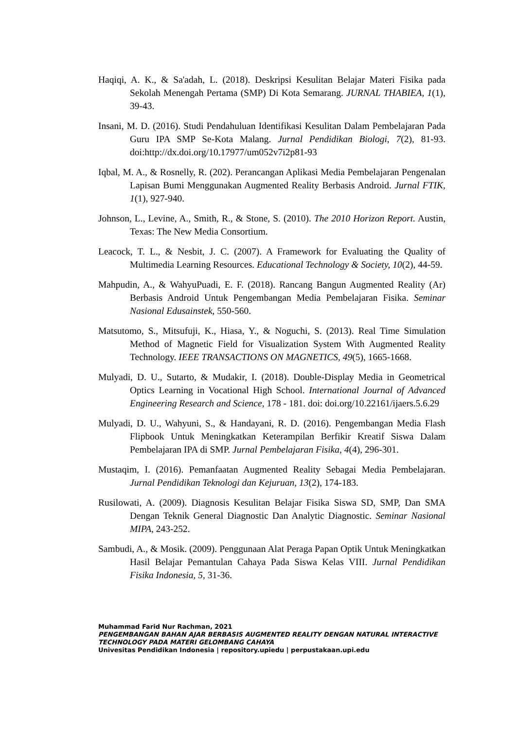Haqiqi, A. K., & Sa'adah, L. (2018). Deskripsi Kesulitan Belajar Materi Fisika pada Sekolah Menengah Pertama (SMP) Di Kota Semarang. JURNAL THABIEA, 1(1), 39-43.
Insani, M. D. (2016). Studi Pendahuluan Identifikasi Kesulitan Dalam Pembelajaran Pada Guru IPA SMP Se-Kota Malang. Jurnal Pendidikan Biologi, 7(2), 81-93. doi:http://dx.doi.org/10.17977/um052v7i2p81-93
Iqbal, M. A., & Rosnelly, R. (202). Perancangan Aplikasi Media Pembelajaran Pengenalan Lapisan Bumi Menggunakan Augmented Reality Berbasis Android. Jurnal FTIK, 1(1), 927-940.
Johnson, L., Levine, A., Smith, R., & Stone, S. (2010). The 2010 Horizon Report. Austin, Texas: The New Media Consortium.
Leacock, T. L., & Nesbit, J. C. (2007). A Framework for Evaluating the Quality of Multimedia Learning Resources. Educational Technology & Society, 10(2), 44-59.
Mahpudin, A., & WahyuPuadi, E. F. (2018). Rancang Bangun Augmented Reality (Ar) Berbasis Android Untuk Pengembangan Media Pembelajaran Fisika. Seminar Nasional Edusainstek, 550-560.
Matsutomo, S., Mitsufuji, K., Hiasa, Y., & Noguchi, S. (2013). Real Time Simulation Method of Magnetic Field for Visualization System With Augmented Reality Technology. IEEE TRANSACTIONS ON MAGNETICS, 49(5), 1665-1668.
Mulyadi, D. U., Sutarto, & Mudakir, I. (2018). Double-Display Media in Geometrical Optics Learning in Vocational High School. International Journal of Advanced Engineering Research and Science, 178 - 181. doi: doi.org/10.22161/ijaers.5.6.29
Mulyadi, D. U., Wahyuni, S., & Handayani, R. D. (2016). Pengembangan Media Flash Flipbook Untuk Meningkatkan Keterampilan Berfikir Kreatif Siswa Dalam Pembelajaran IPA di SMP. Jurnal Pembelajaran Fisika, 4(4), 296-301.
Mustaqim, I. (2016). Pemanfaatan Augmented Reality Sebagai Media Pembelajaran. Jurnal Pendidikan Teknologi dan Kejuruan, 13(2), 174-183.
Rusilowati, A. (2009). Diagnosis Kesulitan Belajar Fisika Siswa SD, SMP, Dan SMA Dengan Teknik General Diagnostic Dan Analytic Diagnostic. Seminar Nasional MIPA, 243-252.
Sambudi, A., & Mosik. (2009). Penggunaan Alat Peraga Papan Optik Untuk Meningkatkan Hasil Belajar Pemantulan Cahaya Pada Siswa Kelas VIII. Jurnal Pendidikan Fisika Indonesia, 5, 31-36.
Muhammad Farid Nur Rachman, 2021
PENGEMBANGAN BAHAN AJAR BERBASIS AUGMENTED REALITY DENGAN NATURAL INTERACTIVE TECHNOLOGY PADA MATERI GELOMBANG CAHAYA
Univesitas Pendidikan Indonesia | repository.upiedu | perpustakaan.upi.edu